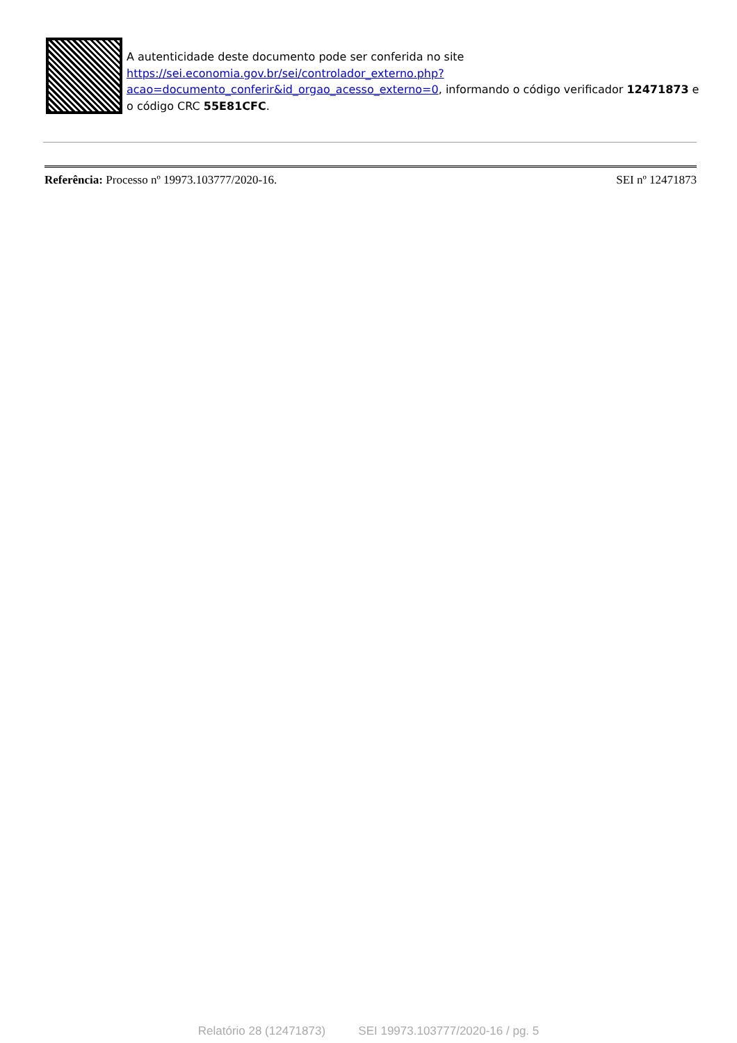A autenticidade deste documento pode ser conferida no site https://sei.economia.gov.br/sei/controlador_externo.php?
acao=documento_conferir&id_orgao_acesso_externo=0, informando o código verificador 12471873 e o código CRC 55E81CFC.
Referência: Processo nº 19973.103777/2020-16. SEI nº 12471873
Relatório 28 (12471873) SEI 19973.103777/2020-16 / pg. 5